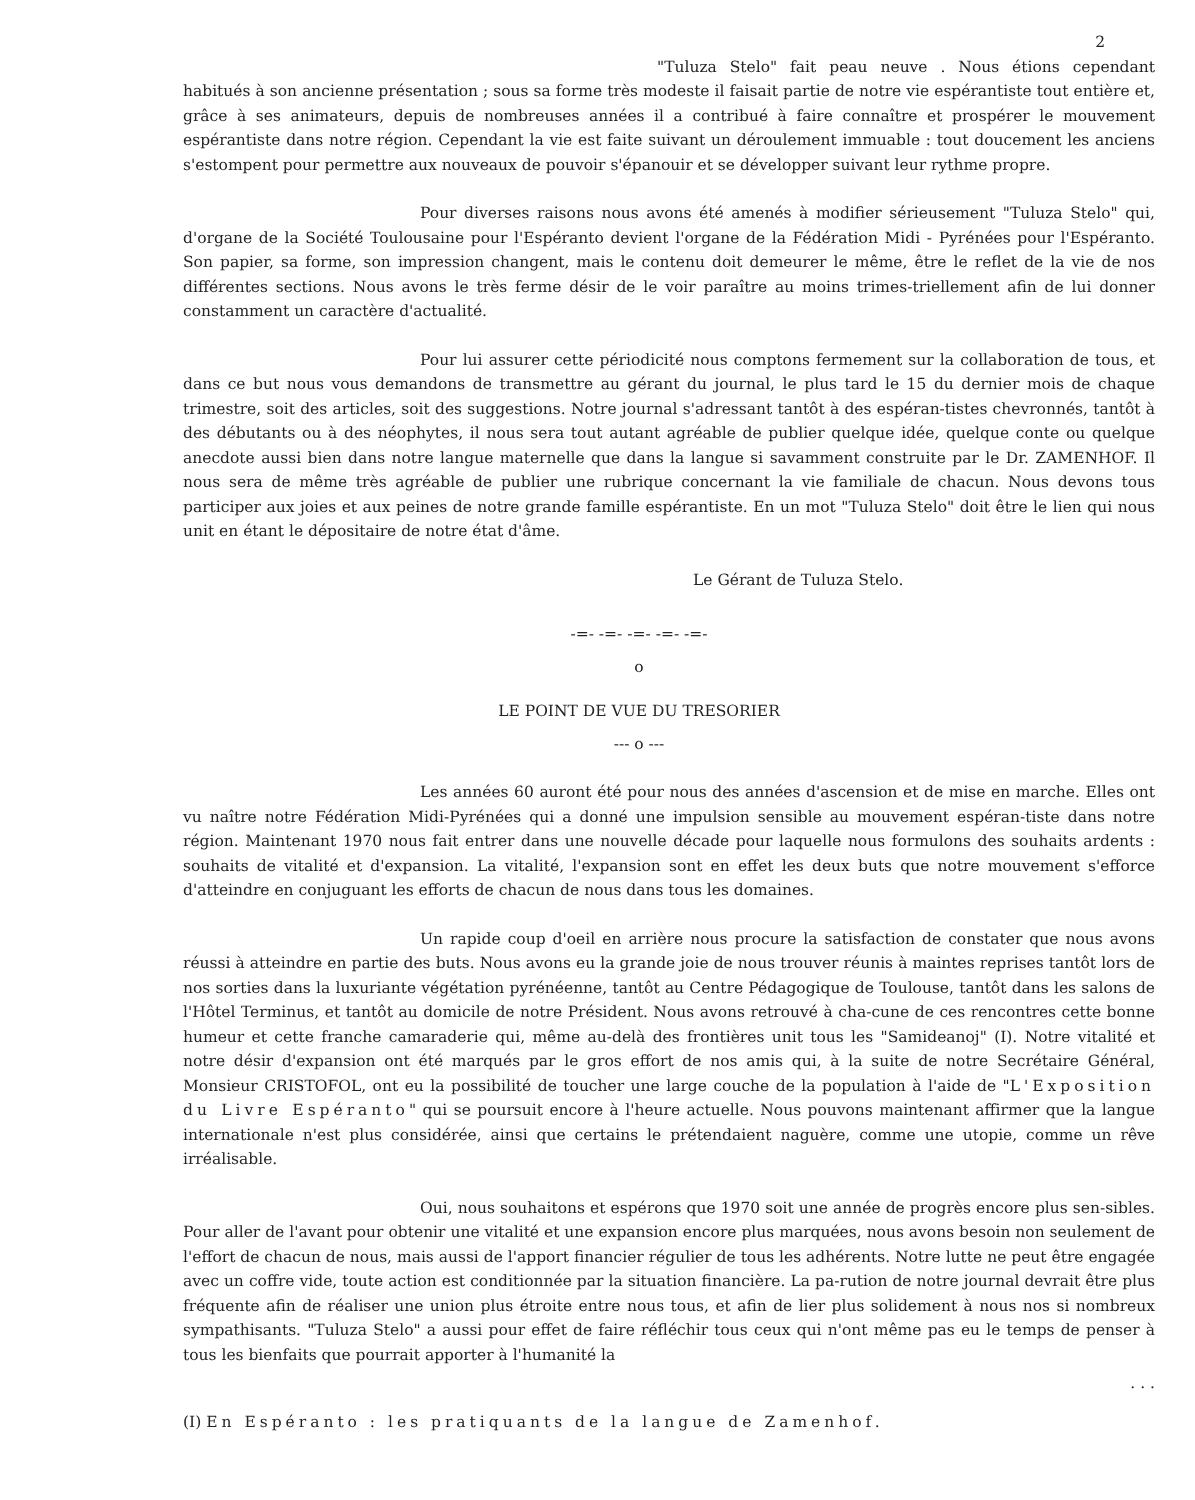2
"Tuluza Stelo" fait peau neuve . Nous étions cependant habitués à son ancienne présentation ; sous sa forme très modeste il faisait partie de notre vie espérantiste tout entière et, grâce à ses animateurs, depuis de nombreuses années il a contribué à faire connaître et prospérer le mouvement espérantiste dans notre région. Cependant la vie est faite suivant un déroulement immuable : tout doucement les anciens s'estompent pour permettre aux nouveaux de pouvoir s'épanouir et se développer suivant leur rythme propre.
Pour diverses raisons nous avons été amenés à modifier sérieusement "Tuluza Stelo" qui, d'organe de la Société Toulousaine pour l'Espéranto devient l'organe de la Fédération Midi - Pyrénées pour l'Espéranto. Son papier, sa forme, son impression changent, mais le contenu doit demeurer le même, être le reflet de la vie de nos différentes sections. Nous avons le très ferme désir de le voir paraître au moins trimes-triellement afin de lui donner constamment un caractère d'actualité.
Pour lui assurer cette périodicité nous comptons fermement sur la collaboration de tous, et dans ce but nous vous demandons de transmettre au gérant du journal, le plus tard le 15 du dernier mois de chaque trimestre, soit des articles, soit des suggestions. Notre journal s'adressant tantôt à des espéran-tistes chevronnés, tantôt à des débutants ou à des néophytes, il nous sera tout autant agréable de publier quelque idée, quelque conte ou quelque anecdote aussi bien dans notre langue maternelle que dans la langue si savamment construite par le Dr. ZAMENHOF. Il nous sera de même très agréable de publier une rubrique concernant la vie familiale de chacun. Nous devons tous participer aux joies et aux peines de notre grande famille espérantiste. En un mot "Tuluza Stelo" doit être le lien qui nous unit en étant le dépositaire de notre état d'âme.
Le Gérant de Tuluza Stelo.
-=- -=- -=- -=- -=-
o
LE POINT DE VUE DU TRESORIER
--- o ---
Les années 60 auront été pour nous des années d'ascension et de mise en marche. Elles ont vu naître notre Fédération Midi-Pyrénées qui a donné une impulsion sensible au mouvement espéran-tiste dans notre région. Maintenant 1970 nous fait entrer dans une nouvelle décade pour laquelle nous formulons des souhaits ardents : souhaits de vitalité et d'expansion. La vitalité, l'expansion sont en effet les deux buts que notre mouvement s'efforce d'atteindre en conjuguant les efforts de chacun de nous dans tous les domaines.
Un rapide coup d'oeil en arrière nous procure la satisfaction de constater que nous avons réussi à atteindre en partie des buts. Nous avons eu la grande joie de nous trouver réunis à maintes reprises tantôt lors de nos sorties dans la luxuriante végétation pyrénéenne, tantôt au Centre Pédagogique de Toulouse, tantôt dans les salons de l'Hôtel Terminus, et tantôt au domicile de notre Président. Nous avons retrouvé à cha-cune de ces rencontres cette bonne humeur et cette franche camaraderie qui, même au-delà des frontières unit tous les "Samideanoj" (I). Notre vitalité et notre désir d'expansion ont été marqués par le gros effort de nos amis qui, à la suite de notre Secrétaire Général, Monsieur CRISTOFOL, ont eu la possibilité de toucher une large couche de la population à l'aide de "L'Exposition du Livre Espéranto" qui se poursuit encore à l'heure actuelle. Nous pouvons maintenant affirmer que la langue internationale n'est plus considérée, ainsi que certains le prétendaient naguère, comme une utopie, comme un rêve irréalisable.
Oui, nous souhaitons et espérons que 1970 soit une année de progrès encore plus sen-sibles. Pour aller de l'avant pour obtenir une vitalité et une expansion encore plus marquées, nous avons besoin non seulement de l'effort de chacun de nous, mais aussi de l'apport financier régulier de tous les adhérents. Notre lutte ne peut être engagée avec un coffre vide, toute action est conditionnée par la situation financière. La pa-rution de notre journal devrait être plus fréquente afin de réaliser une union plus étroite entre nous tous, et afin de lier plus solidement à nous nos si nombreux sympathisants. "Tuluza Stelo" a aussi pour effet de faire réfléchir tous ceux qui n'ont même pas eu le temps de penser à tous les bienfaits que pourrait apporter à l'humanité la
. . .
(I) En Espéranto : les pratiquants de la langue de Zamenhof.